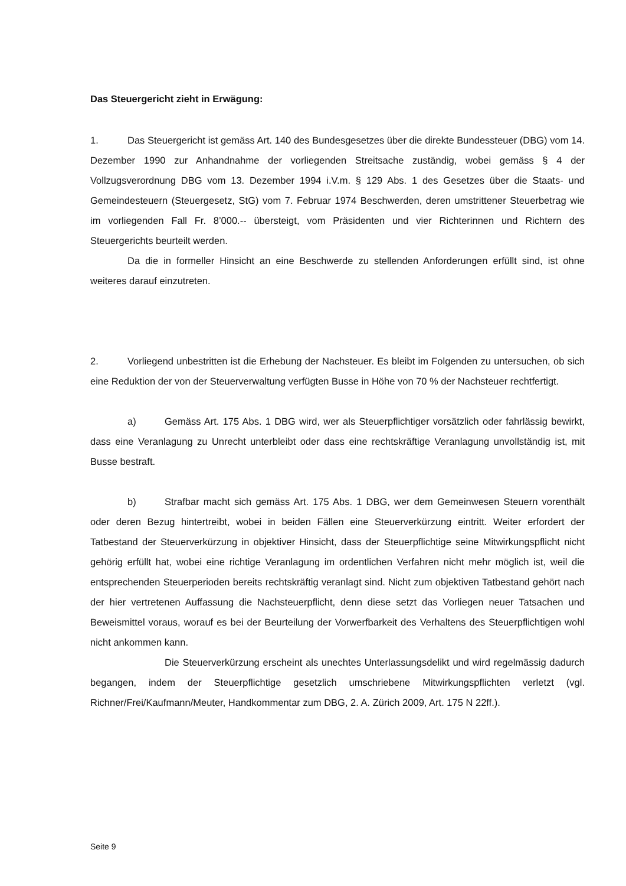Das Steuergericht zieht in Erwägung:
1. Das Steuergericht ist gemäss Art. 140 des Bundesgesetzes über die direkte Bundessteuer (DBG) vom 14. Dezember 1990 zur Anhandnahme der vorliegenden Streitsache zuständig, wobei gemäss § 4 der Vollzugsverordnung DBG vom 13. Dezember 1994 i.V.m. § 129 Abs. 1 des Gesetzes über die Staats- und Gemeindesteuern (Steuergesetz, StG) vom 7. Februar 1974 Beschwerden, deren umstrittener Steuerbetrag wie im vorliegenden Fall Fr. 8’000.-- übersteigt, vom Präsidenten und vier Richterinnen und Richtern des Steuergerichts beurteilt werden.
Da die in formeller Hinsicht an eine Beschwerde zu stellenden Anforderungen erfüllt sind, ist ohne weiteres darauf einzutreten.
2. Vorliegend unbestritten ist die Erhebung der Nachsteuer. Es bleibt im Folgenden zu untersuchen, ob sich eine Reduktion der von der Steuerverwaltung verfügten Busse in Höhe von 70 % der Nachsteuer rechtfertigt.
a) Gemäss Art. 175 Abs. 1 DBG wird, wer als Steuerpflichtiger vorsätzlich oder fahrlässig bewirkt, dass eine Veranlagung zu Unrecht unterbleibt oder dass eine rechtskräftige Veranlagung unvollständig ist, mit Busse bestraft.
b) Strafbar macht sich gemäss Art. 175 Abs. 1 DBG, wer dem Gemeinwesen Steuern vorenthält oder deren Bezug hintertreibt, wobei in beiden Fällen eine Steuerverkürzung eintritt. Weiter erfordert der Tatbestand der Steuerverkürzung in objektiver Hinsicht, dass der Steuerpflichtige seine Mitwirkungspflicht nicht gehörig erfüllt hat, wobei eine richtige Veranlagung im ordentlichen Verfahren nicht mehr möglich ist, weil die entsprechenden Steuerperioden bereits rechtskräftig veranlagt sind. Nicht zum objektiven Tatbestand gehört nach der hier vertretenen Auffassung die Nachsteuerpflicht, denn diese setzt das Vorliegen neuer Tatsachen und Beweismittel voraus, worauf es bei der Beurteilung der Vorwerfbarkeit des Verhaltens des Steuerpflichtigen wohl nicht ankommen kann.
Die Steuerverkürzung erscheint als unechtes Unterlassungsdelikt und wird regelmässig dadurch begangen, indem der Steuerpflichtige gesetzlich umschriebene Mitwirkungspflichten verletzt (vgl. Richner/Frei/Kaufmann/Meuter, Handkommentar zum DBG, 2. A. Zürich 2009, Art. 175 N 22ff.).
Seite 9